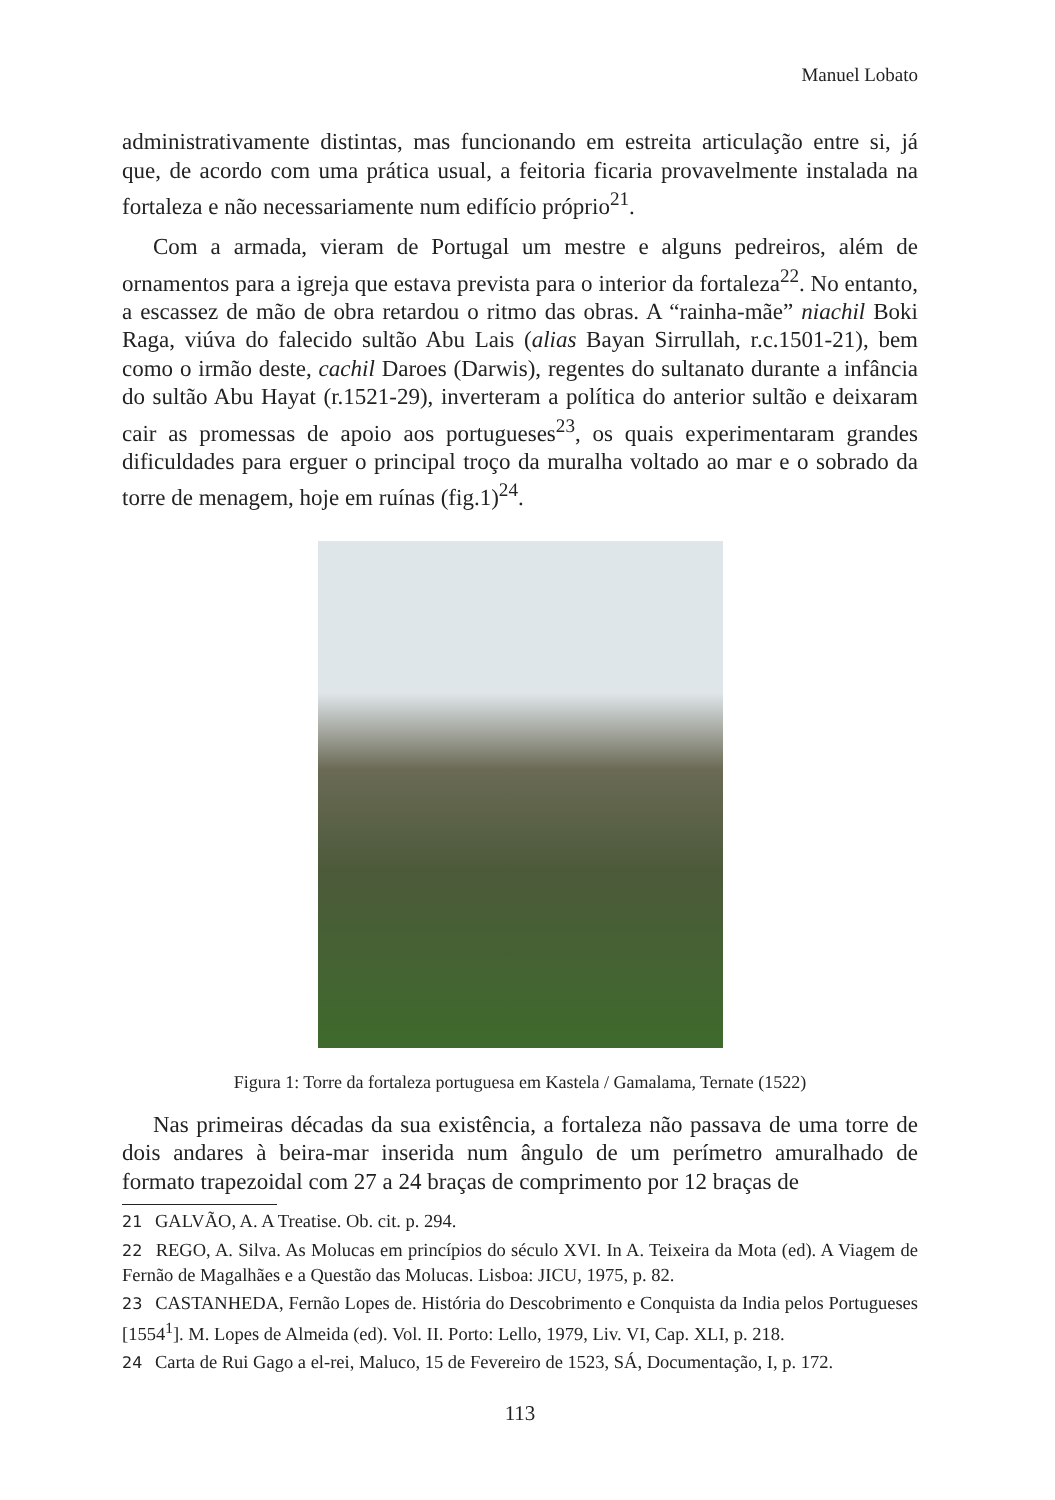Manuel Lobato
administrativamente distintas, mas funcionando em estreita articulação entre si, já que, de acordo com uma prática usual, a feitoria ficaria provavelmente instalada na fortaleza e não necessariamente num edifício próprio<sup>21</sup>.
Com a armada, vieram de Portugal um mestre e alguns pedreiros, além de ornamentos para a igreja que estava prevista para o interior da fortaleza<sup>22</sup>. No entanto, a escassez de mão de obra retardou o ritmo das obras. A “rainha-mãe” niachil Boki Raga, viúva do falecido sultão Abu Lais (alias Bayan Sirrullah, r.c.1501-21), bem como o irmão deste, cachil Daroes (Darwis), regentes do sultanato durante a infância do sultão Abu Hayat (r.1521-29), inverteram a política do anterior sultão e deixaram cair as promessas de apoio aos portugueses<sup>23</sup>, os quais experimentaram grandes dificuldades para erguer o principal troço da muralha voltado ao mar e o sobrado da torre de menagem, hoje em ruínas (fig.1)<sup>24</sup>.
Figura 1: Torre da fortaleza portuguesa em Kastela / Gamalama, Ternate (1522)
Nas primeiras décadas da sua existência, a fortaleza não passava de uma torre de dois andares à beira-mar inserida num ângulo de um perímetro amuralhado de formato trapezoidal com 27 a 24 braças de comprimento por 12 braças de
21 GALVÃO, A. A Treatise. Ob. cit. p. 294.
22 REGO, A. Silva. As Molucas em princípios do século XVI. In A. Teixeira da Mota (ed). A Viagem de Fernão de Magalhães e a Questão das Molucas. Lisboa: JICU, 1975, p. 82.
23 CASTANHEDA, Fernão Lopes de. História do Descobrimento e Conquista da India pelos Portugueses [1554<sup>1</sup>]. M. Lopes de Almeida (ed). Vol. II. Porto: Lello, 1979, Liv. VI, Cap. XLI, p. 218.
24 Carta de Rui Gago a el-rei, Maluco, 15 de Fevereiro de 1523, SÁ, Documentação, I, p. 172.
113